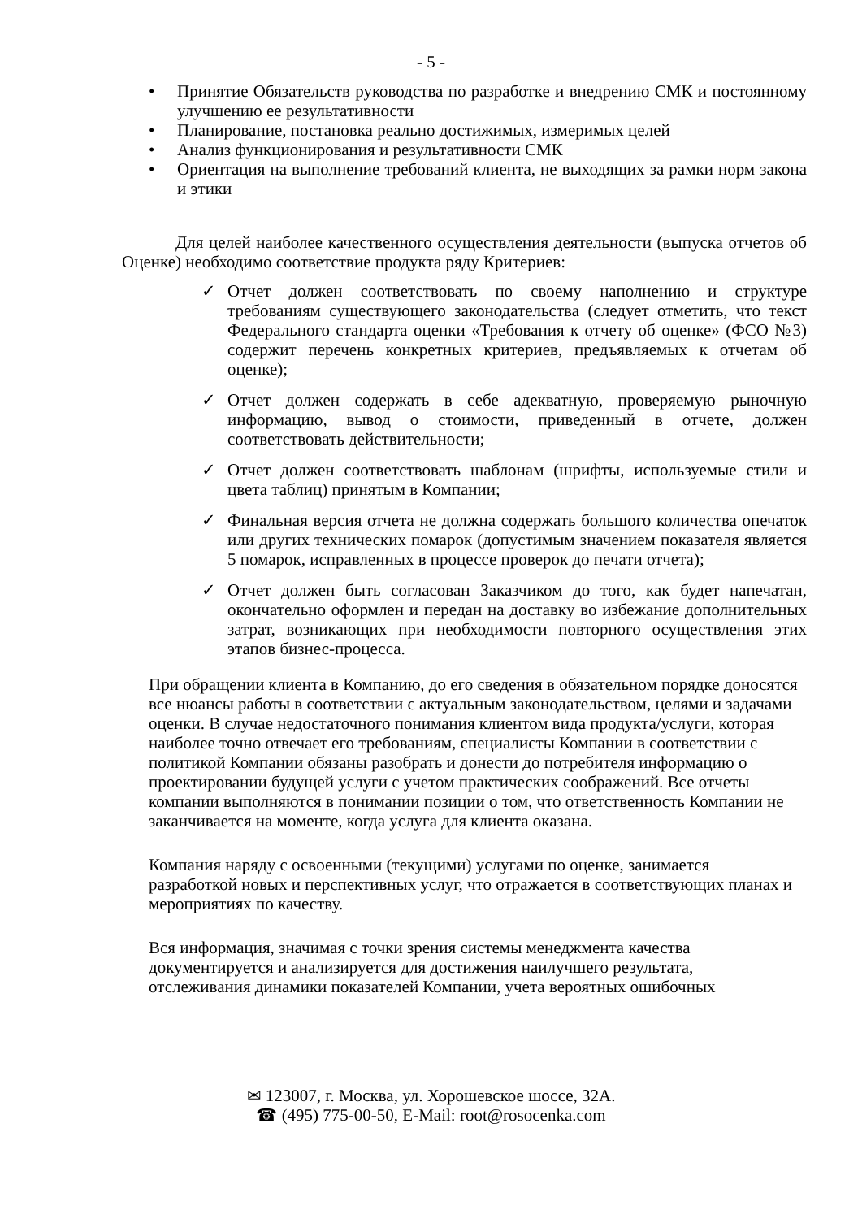- 5 -
• Принятие Обязательств руководства по разработке и внедрению СМК и постоянному улучшению ее результативности
• Планирование, постановка реально достижимых, измеримых целей
• Анализ функционирования и результативности СМК
• Ориентация на выполнение требований клиента, не выходящих за рамки норм закона и этики
Для целей наиболее качественного осуществления деятельности (выпуска отчетов об Оценке) необходимо соответствие продукта ряду Критериев:
✓ Отчет должен соответствовать по своему наполнению и структуре требованиям существующего законодательства (следует отметить, что текст Федерального стандарта оценки «Требования к отчету об оценке» (ФСО №3) содержит перечень конкретных критериев, предъявляемых к отчетам об оценке);
✓ Отчет должен содержать в себе адекватную, проверяемую рыночную информацию, вывод о стоимости, приведенный в отчете, должен соответствовать действительности;
✓ Отчет должен соответствовать шаблонам (шрифты, используемые стили и цвета таблиц) принятым в Компании;
✓ Финальная версия отчета не должна содержать большого количества опечаток или других технических помарок (допустимым значением показателя является 5 помарок, исправленных в процессе проверок до печати отчета);
✓ Отчет должен быть согласован Заказчиком до того, как будет напечатан, окончательно оформлен и передан на доставку во избежание дополнительных затрат, возникающих при необходимости повторного осуществления этих этапов бизнес-процесса.
При обращении клиента в Компанию, до его сведения в обязательном порядке доносятся все нюансы работы в соответствии с актуальным законодательством, целями и задачами оценки. В случае недостаточного понимания клиентом вида продукта/услуги, которая наиболее точно отвечает его требованиям, специалисты Компании в соответствии с политикой Компании обязаны разобрать и донести до потребителя информацию о проектировании будущей услуги с учетом практических соображений. Все отчеты компании выполняются в понимании позиции о том, что ответственность Компании не заканчивается на моменте, когда услуга для клиента оказана.
Компания наряду с освоенными (текущими) услугами по оценке, занимается разработкой новых и перспективных услуг, что отражается в соответствующих планах и мероприятиях по качеству.
Вся информация, значимая с точки зрения системы менеджмента качества документируется и анализируется для достижения наилучшего результата, отслеживания динамики показателей Компании, учета вероятных ошибочных
✉ 123007, г. Москва, ул. Хорошевское шоссе, 32А.
☎ (495) 775-00-50, E-Mail: root@rosocenka.com